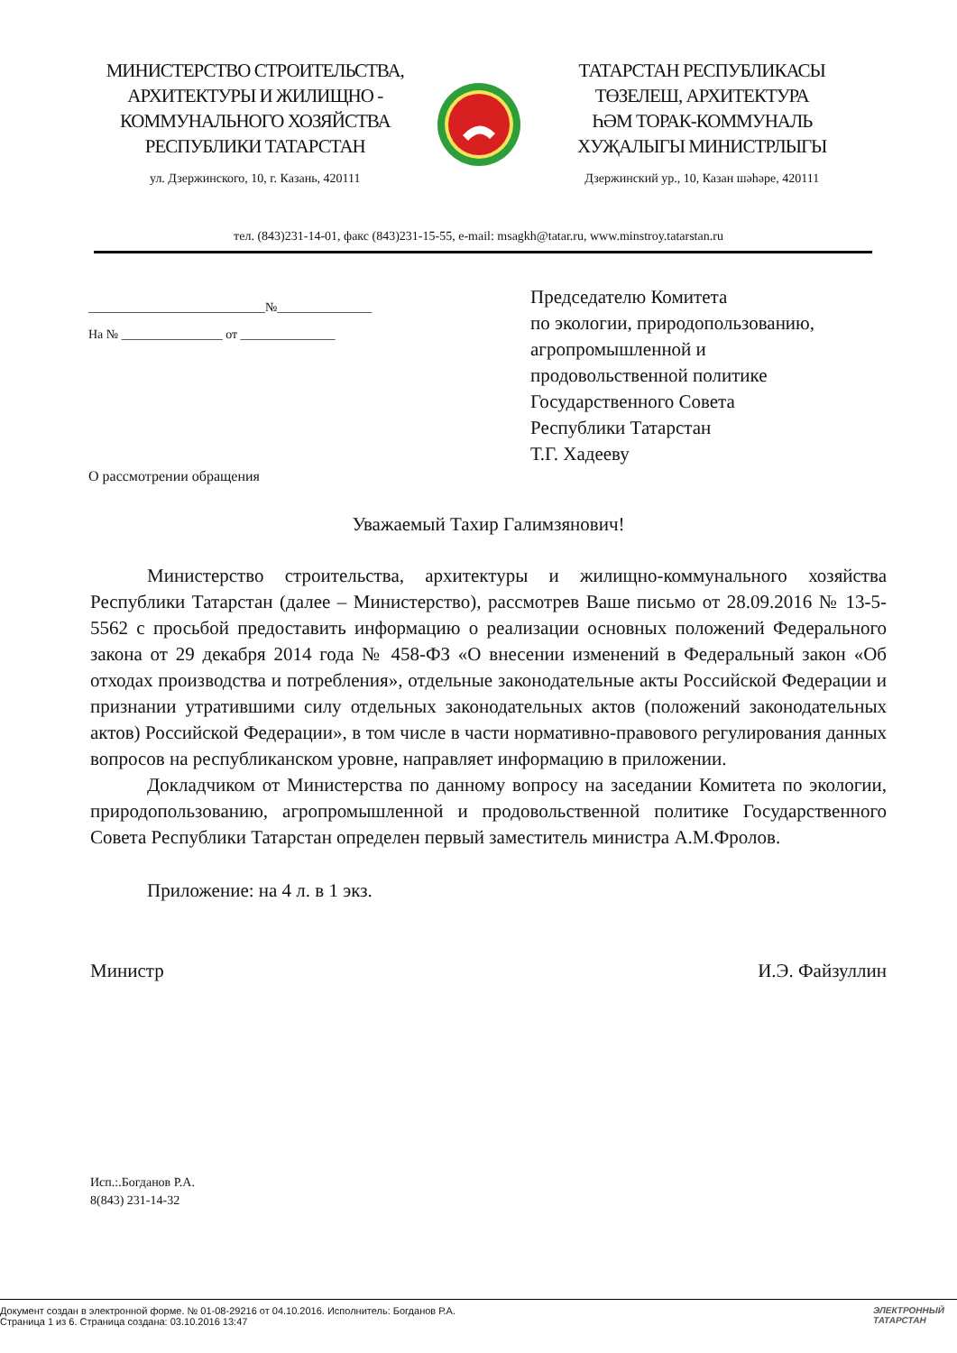МИНИСТЕРСТВО СТРОИТЕЛЬСТВА,
АРХИТЕКТУРЫ И ЖИЛИЩНО -
КОММУНАЛЬНОГО ХОЗЯЙСТВА
РЕСПУБЛИКИ ТАТАРСТАН
ул. Дзержинского, 10, г. Казань, 420111
ТАТАРСТАН РЕСПУБЛИКАСЫ
ТӨЗЕЛЕШ, АРХИТЕКТУРА
ҺӘМ ТОРАК-КОММУНАЛЬ
ХУҖАЛЫГЫ МИНИСТРЛЫГЫ
Дзержинский ур., 10, Казан шәһәре, 420111
тел. (843)231-14-01, факс (843)231-15-55, e-mail: msagkh@tatar.ru, www.minstroy.tatarstan.ru
____________________________№_______________
На № ________________ от _______________
О рассмотрении обращения
Председателю Комитета
по экологии, природопользованию,
агропромышленной и
продовольственной политике
Государственного Совета
Республики Татарстан
Т.Г. Хадееву
Уважаемый Тахир Галимзянович!
Министерство строительства, архитектуры и жилищно-коммунального хозяйства Республики Татарстан (далее – Министерство), рассмотрев Ваше письмо от 28.09.2016 № 13-5-5562 с просьбой предоставить информацию о реализации основных положений Федерального закона от 29 декабря 2014 года № 458-ФЗ «О внесении изменений в Федеральный закон «Об отходах производства и потребления», отдельные законодательные акты Российской Федерации и признании утратившими силу отдельных законодательных актов (положений законодательных актов) Российской Федерации», в том числе в части нормативно-правового регулирования данных вопросов на республиканском уровне, направляет информацию в приложении.
Докладчиком от Министерства по данному вопросу на заседании Комитета по экологии, природопользованию, агропромышленной и продовольственной политике Государственного Совета Республики Татарстан определен первый заместитель министра А.М.Фролов.
Приложение: на 4 л. в 1 экз.
Министр И.Э. Файзуллин
Исп.:.Богданов Р.А.
8(843) 231-14-32
Документ создан в электронной форме. № 01-08-29216 от 04.10.2016. Исполнитель: Богданов Р.А.
Страница 1 из 6. Страница создана: 03.10.2016 13:47
ЭЛЕКТРОННЫЙ
ТАТАРСТАН